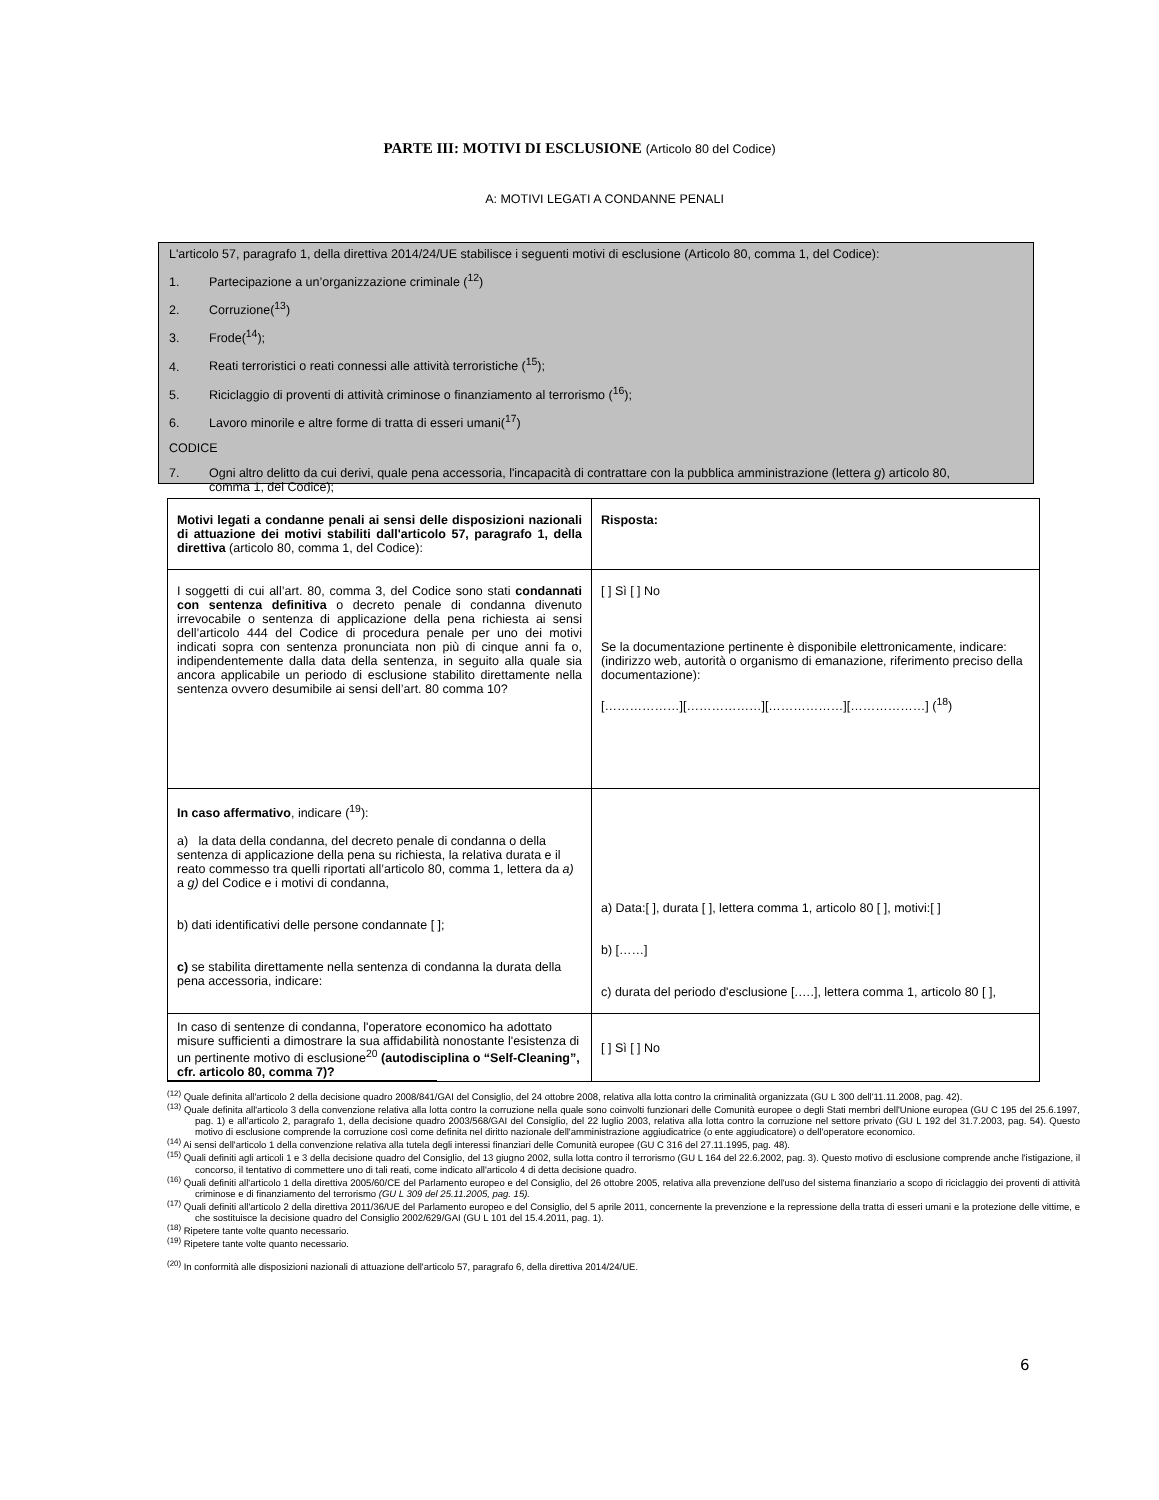PARTE III: MOTIVI DI ESCLUSIONE (Articolo 80 del Codice)
A: MOTIVI LEGATI A CONDANNE PENALI
L'articolo 57, paragrafo 1, della direttiva 2014/24/UE stabilisce i seguenti motivi di esclusione (Articolo 80, comma 1, del Codice):
1. Partecipazione a un’organizzazione criminale (<sup>12</sup>)
2. Corruzione(<sup>13</sup>)
3. Frode(<sup>14</sup>);
4. Reati terroristici o reati connessi alle attività terroristiche (<sup>15</sup>);
5. Riciclaggio di proventi di attività criminose o finanziamento al terrorismo (<sup>16</sup>);
6. Lavoro minorile e altre forme di tratta di esseri umani(<sup>17</sup>)
CODICE
7. Ogni altro delitto da cui derivi, quale pena accessoria, l'incapacità di contrattare con la pubblica amministrazione (lettera g) articolo 80,
comma 1, del Codice);
| Motivi legati a condanne penali ai sensi delle disposizioni nazionali di attuazione dei motivi stabiliti dall'articolo 57, paragrafo 1, della direttiva (articolo 80, comma 1, del Codice): | Risposta: |
| I soggetti di cui all’art. 80, comma 3, del Codice sono stati condannati con sentenza definitiva o decreto penale di condanna divenuto irrevocabile o sentenza di applicazione della pena richiesta ai sensi dell’articolo 444 del Codice di procedura penale per uno dei motivi indicati sopra con sentenza pronunciata non più di cinque anni fa o, indipendentemente dalla data della sentenza, in seguito alla quale sia ancora applicabile un periodo di esclusione stabilito direttamente nella sentenza ovvero desumibile ai sensi dell’art. 80 comma 10? | [ ] Sì [ ] No Se la documentazione pertinente è disponibile elettronicamente, indicare: (indirizzo web, autorità o organismo di emanazione, riferimento preciso della documentazione): [………………][………………][………………][………………] (<sup>18</sup>) |
| In caso affermativo , indicare (<sup>19</sup>): a) la data della condanna, del decreto penale di condanna o della sentenza di applicazione della pena su richiesta, la relativa durata e il reato commesso tra quelli riportati all’articolo 80, comma 1, lettera da a) a g) del Codice e i motivi di condanna, b) dati identificativi delle persone condannate [ ]; c) se stabilita direttamente nella sentenza di condanna la durata della pena accessoria, indicare: | a) Data:[ ], durata [ ], lettera comma 1, articolo 80 [ ], motivi:[ ] b) [……] c) durata del periodo d'esclusione [.….], lettera comma 1, articolo 80 [ ], |
| In caso di sentenze di condanna, l'operatore economico ha adottato misure sufficienti a dimostrare la sua affidabilità nonostante l'esistenza di un pertinente motivo di esclusione<sup>20</sup> (autodisciplina o “Self-Cleaning”, cfr. articolo 80, comma 7)? | [ ] Sì [ ] No |
<sup>(12)</sup> Quale definita all'articolo 2 della decisione quadro 2008/841/GAI del Consiglio, del 24 ottobre 2008, relativa alla lotta contro la criminalità organizzata (GU L 300 dell'11.11.2008, pag. 42).
<sup>(13)</sup> Quale definita all'articolo 3 della convenzione relativa alla lotta contro la corruzione nella quale sono coinvolti funzionari delle Comunità europee o degli Stati membri dell'Unione europea (GU C 195 del 25.6.1997, pag. 1) e all'articolo 2, paragrafo 1, della decisione quadro 2003/568/GAI del Consiglio, del 22 luglio 2003, relativa alla lotta contro la corruzione nel settore privato (GU L 192 del 31.7.2003, pag. 54). Questo motivo di esclusione comprende la corruzione così come definita nel diritto nazionale dell'amministrazione aggiudicatrice (o ente aggiudicatore) o dell'operatore economico.
<sup>(14)</sup> Ai sensi dell'articolo 1 della convenzione relativa alla tutela degli interessi finanziari delle Comunità europee (GU C 316 del 27.11.1995, pag. 48).
<sup>(15)</sup> Quali definiti agli articoli 1 e 3 della decisione quadro del Consiglio, del 13 giugno 2002, sulla lotta contro il terrorismo (GU L 164 del 22.6.2002, pag. 3). Questo motivo di esclusione comprende anche l'istigazione, il concorso, il tentativo di commettere uno di tali reati, come indicato all'articolo 4 di detta decisione quadro.
<sup>(16)</sup> Quali definiti all'articolo 1 della direttiva 2005/60/CE del Parlamento europeo e del Consiglio, del 26 ottobre 2005, relativa alla prevenzione dell'uso del sistema finanziario a scopo di riciclaggio dei proventi di attività criminose e di finanziamento del terrorismo (GU L 309 del 25.11.2005, pag. 15).
<sup>(17)</sup> Quali definiti all'articolo 2 della direttiva 2011/36/UE del Parlamento europeo e del Consiglio, del 5 aprile 2011, concernente la prevenzione e la repressione della tratta di esseri umani e la protezione delle vittime, e che sostituisce la decisione quadro del Consiglio 2002/629/GAI (GU L 101 del 15.4.2011, pag. 1).
<sup>(18)</sup> Ripetere tante volte quanto necessario.
<sup>(19)</sup> Ripetere tante volte quanto necessario.
<sup>(20)</sup> In conformità alle disposizioni nazionali di attuazione dell'articolo 57, paragrafo 6, della direttiva 2014/24/UE.
6